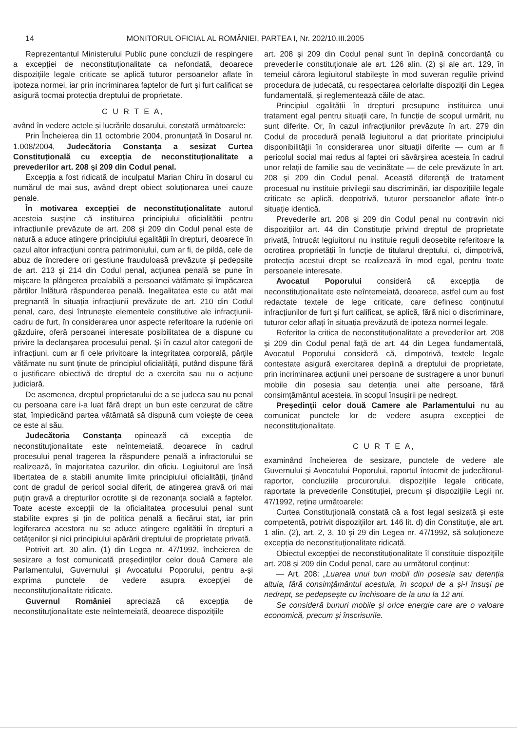14 MONITORUL OFICIAL AL ROMÂNIEI, PARTEA I, Nr. 202/10.III.2005
Reprezentantul Ministerului Public pune concluzii de respingere a excepției de neconstituționalitate ca nefondată, deoarece dispozițiile legale criticate se aplică tuturor persoanelor aflate în ipoteza normei, iar prin incriminarea faptelor de furt și furt calificat se asigură tocmai protecția dreptului de proprietate.
C U R T E A,
având în vedere actele și lucrările dosarului, constată următoarele:
Prin Încheierea din 11 octombrie 2004, pronunțată în Dosarul nr. 1.008/2004, Judecătoria Constanța a sesizat Curtea Constituțională cu excepția de neconstituționalitate a prevederilor art. 208 și 209 din Codul penal.
Excepția a fost ridicată de inculpatul Marian Chiru în dosarul cu numărul de mai sus, având drept obiect soluționarea unei cauze penale.
În motivarea excepției de neconstituționalitate autorul acesteia susține că instituirea principiului oficialității pentru infracțiunile prevăzute de art. 208 și 209 din Codul penal este de natură a aduce atingere principiului egalității în drepturi, deoarece în cazul altor infracțiuni contra patrimoniului, cum ar fi, de pildă, cele de abuz de încredere ori gestiune frauduloasă prevăzute și pedepsite de art. 213 și 214 din Codul penal, acțiunea penală se pune în mișcare la plângerea prealabilă a persoanei vătămate și împăcarea părților înlătură răspunderea penală. Inegalitatea este cu atât mai pregnantă în situația infracțiunii prevăzute de art. 210 din Codul penal, care, deși întrunește elementele constitutive ale infracțiunii-cadru de furt, în considerarea unor aspecte referitoare la rudenie ori găzduire, oferă persoanei interesate posibilitatea de a dispune cu privire la declanșarea procesului penal. Și în cazul altor categorii de infracțiuni, cum ar fi cele privitoare la integritatea corporală, părțile vătămate nu sunt ținute de principiul oficialității, putând dispune fără o justificare obiectivă de dreptul de a exercita sau nu o acțiune judiciară.
De asemenea, dreptul proprietarului de a se judeca sau nu penal cu persoana care i-a luat fără drept un bun este cenzurat de către stat, împiedicând partea vătămată să dispună cum voiește de ceea ce este al său.
Judecătoria Constanța opinează că excepția de neconstituționalitate este neîntemeiată, deoarece în cadrul procesului penal tragerea la răspundere penală a infractorului se realizează, în majoritatea cazurilor, din oficiu. Legiuitorul are însă libertatea de a stabili anumite limite principiului oficialității, ținând cont de gradul de pericol social diferit, de atingerea gravă ori mai puțin gravă a drepturilor ocrotite și de rezonanța socială a faptelor. Toate aceste excepții de la oficialitatea procesului penal sunt stabilite expres și țin de politica penală a fiecărui stat, iar prin legiferarea acestora nu se aduce atingere egalității în drepturi a cetățenilor și nici principiului apărării dreptului de proprietate privată.
Potrivit art. 30 alin. (1) din Legea nr. 47/1992, încheierea de sesizare a fost comunicată președinților celor două Camere ale Parlamentului, Guvernului și Avocatului Poporului, pentru a-și exprima punctele de vedere asupra excepției de neconstituționalitate ridicate.
Guvernul României apreciază că excepția de neconstituționalitate este neîntemeiată, deoarece dispozițiile
art. 208 și 209 din Codul penal sunt în deplină concordanță cu prevederile constituționale ale art. 126 alin. (2) și ale art. 129, în temeiul cărora legiuitorul stabilește în mod suveran regulile privind procedura de judecată, cu respectarea celorlalte dispoziții din Legea fundamentală, și reglementează căile de atac.
Principiul egalității în drepturi presupune instituirea unui tratament egal pentru situații care, în funcție de scopul urmărit, nu sunt diferite. Or, în cazul infracțiunilor prevăzute în art. 279 din Codul de procedură penală legiuitorul a dat prioritate principiului disponibilității în considerarea unor situații diferite — cum ar fi pericolul social mai redus al faptei ori săvârșirea acesteia în cadrul unor relații de familie sau de vecinătate — de cele prevăzute în art. 208 și 209 din Codul penal. Această diferență de tratament procesual nu instituie privilegii sau discriminări, iar dispozițiile legale criticate se aplică, deopotrivă, tuturor persoanelor aflate într-o situație identică.
Prevederile art. 208 și 209 din Codul penal nu contravin nici dispozițiilor art. 44 din Constituție privind dreptul de proprietate privată, întrucât legiuitorul nu instituie reguli deosebite referitoare la ocrotirea proprietății în funcție de titularul dreptului, ci, dimpotrivă, protecția acestui drept se realizează în mod egal, pentru toate persoanele interesate.
Avocatul Poporului consideră că excepția de neconstituționalitate este neîntemeiată, deoarece, astfel cum au fost redactate textele de lege criticate, care definesc conținutul infracțiunilor de furt și furt calificat, se aplică, fără nici o discriminare, tuturor celor aflați în situația prevăzută de ipoteza normei legale.
Referitor la critica de neconstituționalitate a prevederilor art. 208 și 209 din Codul penal față de art. 44 din Legea fundamentală, Avocatul Poporului consideră că, dimpotrivă, textele legale contestate asigură exercitarea deplină a dreptului de proprietate, prin incriminarea acțiunii unei persoane de sustragere a unor bunuri mobile din posesia sau detenția unei alte persoane, fără consimțământul acesteia, în scopul însușirii pe nedrept.
Președinții celor două Camere ale Parlamentului nu au comunicat punctele lor de vedere asupra excepției de neconstituționalitate.
C U R T E A,
examinând încheierea de sesizare, punctele de vedere ale Guvernului și Avocatului Poporului, raportul întocmit de judecătorul-raportor, concluziile procurorului, dispozițiile legale criticate, raportate la prevederile Constituției, precum și dispozițiile Legii nr. 47/1992, reține următoarele:
Curtea Constituțională constată că a fost legal sesizată și este competentă, potrivit dispozițiilor art. 146 lit. d) din Constituție, ale art. 1 alin. (2), art. 2, 3, 10 și 29 din Legea nr. 47/1992, să soluționeze excepția de neconstituționalitate ridicată.
Obiectul excepției de neconstituționalitate îl constituie dispozițiile art. 208 și 209 din Codul penal, care au următorul conținut:
— Art. 208: „Luarea unui bun mobil din posesia sau detenția altuia, fără consimțământul acestuia, în scopul de a și-l însuși pe nedrept, se pedepsește cu închisoare de la unu la 12 ani.
Se consideră bunuri mobile și orice energie care are o valoare economică, precum și înscrisurile.